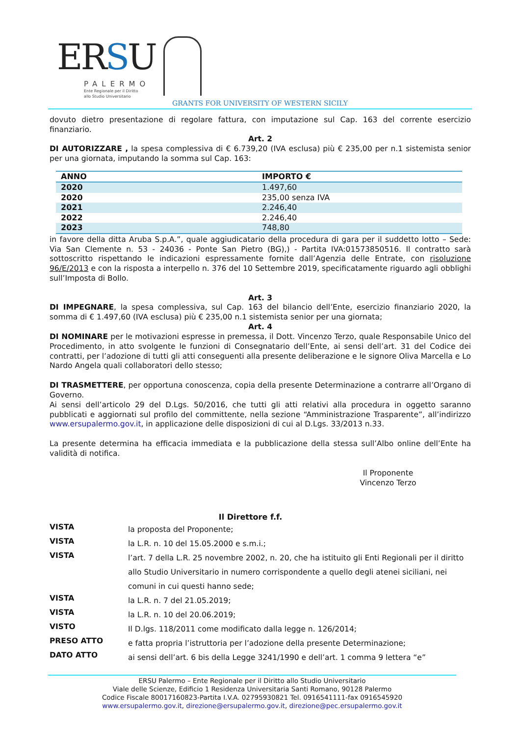ERSU
PALERMO
Ente Regionale per il Diritto
allo Studio Universitario
GRANTS FOR UNIVERSITY OF WESTERN SICILY
dovuto dietro presentazione di regolare fattura, con imputazione sul Cap. 163 del corrente esercizio finanziario.
Art. 2
DI AUTORIZZARE , la spesa complessiva di € 6.739,20 (IVA esclusa) più € 235,00 per n.1 sistemista senior per una giornata, imputando la somma sul Cap. 163:
| ANNO | IMPORTO € |
| --- | --- |
| 2020 | 1.497,60 |
| 2020 | 235,00 senza IVA |
| 2021 | 2.246,40 |
| 2022 | 2.246,40 |
| 2023 | 748,80 |
in favore della ditta Aruba S.p.A.”, quale aggiudicatario della procedura di gara per il suddetto lotto – Sede: Via San Clemente n. 53 - 24036 - Ponte San Pietro (BG),) - Partita IVA:01573850516. Il contratto sarà sottoscritto rispettando le indicazioni espressamente fornite dall’Agenzia delle Entrate, con risoluzione 96/E/2013 e con la risposta a interpello n. 376 del 10 Settembre 2019, specificatamente riguardo agli obblighi sull’Imposta di Bollo.
Art. 3
DI IMPEGNARE, la spesa complessiva, sul Cap. 163 del bilancio dell’Ente, esercizio finanziario 2020, la somma di € 1.497,60 (IVA esclusa) più € 235,00 n.1 sistemista senior per una giornata;
Art. 4
DI NOMINARE per le motivazioni espresse in premessa, il Dott. Vincenzo Terzo, quale Responsabile Unico del Procedimento, in atto svolgente le funzioni di Consegnatario dell’Ente, ai sensi dell’art. 31 del Codice dei contratti, per l’adozione di tutti gli atti conseguenti alla presente deliberazione e le signore Oliva Marcella e Lo Nardo Angela quali collaboratori dello stesso;
DI TRASMETTERE, per opportuna conoscenza, copia della presente Determinazione a contrarre all’Organo di Governo.
Ai sensi dell’articolo 29 del D.Lgs. 50/2016, che tutti gli atti relativi alla procedura in oggetto saranno pubblicati e aggiornati sul profilo del committente, nella sezione “Amministrazione Trasparente”, all’indirizzo www.ersupalermo.gov.it, in applicazione delle disposizioni di cui al D.Lgs. 33/2013 n.33.
La presente determina ha efficacia immediata e la pubblicazione della stessa sull’Albo online dell’Ente ha validità di notifica.
Il Proponente
Vincenzo Terzo
Il Direttore f.f.
VISTA la proposta del Proponente;
VISTA la L.R. n. 10 del 15.05.2000 e s.m.i.;
VISTA l’art. 7 della L.R. 25 novembre 2002, n. 20, che ha istituito gli Enti Regionali per il diritto allo Studio Universitario in numero corrispondente a quello degli atenei siciliani, nei comuni in cui questi hanno sede;
VISTA la L.R. n. 7 del 21.05.2019;
VISTA la L.R. n. 10 del 20.06.2019;
VISTO Il D.lgs. 118/2011 come modificato dalla legge n. 126/2014;
PRESO ATTO e fatta propria l’istruttoria per l’adozione della presente Determinazione;
DATO ATTO ai sensi dell’art. 6 bis della Legge 3241/1990 e dell’art. 1 comma 9 lettera “e”
ERSU Palermo – Ente Regionale per il Diritto allo Studio Universitario
Viale delle Scienze, Edificio 1 Residenza Universitaria Santi Romano, 90128 Palermo
Codice Fiscale 80017160823-Partita I.V.A. 02795930821 Tel. 0916541111-fax 0916545920
www.ersupalermo.gov.it, direzione@ersupalermo.gov.it, direzione@pec.ersupalermo.gov.it